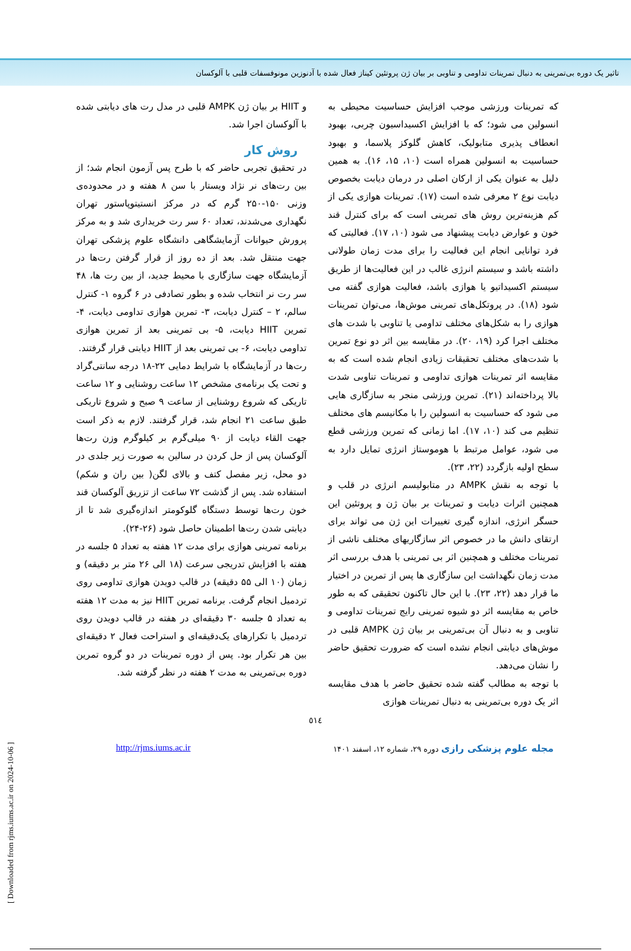تاثیر یک دوره بی‌تمرینی به دنبال تمرینات تداومی و تناوبی بر بیان ژن پروتئین کیناز فعال شده با آدنوزین مونوفسفات قلبی با آلوکسان
که تمرینات ورزشی موجب افزایش حساسیت محیطی به انسولین می شود؛ که با افزایش اکسیداسیون چربی، بهبود انعطاف پذیری متابولیک، کاهش گلوکز پلاسما، و بهبود حساسیت به انسولین همراه است (۱۰، ۱۵، ۱۶). به همین دلیل به عنوان یکی از ارکان اصلی در درمان دیابت بخصوص دیابت نوع ۲ معرفی شده است (۱۷). تمرینات هوازی یکی از کم هزینه‌ترین روش های تمرینی است که برای کنترل قند خون و عوارض دیابت پیشنهاد می شود (۱۰، ۱۷). فعالیتی که فرد توانایی انجام این فعالیت را برای مدت زمان طولانی داشته باشد و سیستم انرژی غالب در این فعالیت‌ها از طریق سیستم اکسیداتیو یا هوازی باشد، فعالیت هوازی گفته می شود (۱۸). در پروتکل‌های تمرینی موش‌ها، می‌توان تمرینات هوازی را به شکل‌های مختلف تداومی یا تناوبی با شدت های مختلف اجرا کرد (۱۹، ۲۰). در مقایسه بین اثر دو نوع تمرین با شدت‌های مختلف تحقیقات زیادی انجام شده است که به مقایسه اثر تمرینات هوازی تداومی و تمرینات تناوبی شدت بالا پرداخته‌اند (۲۱). تمرین ورزشی منجر به سازگاری هایی می شود که حساسیت به انسولین را با مکانیسم های مختلف تنظیم می کند (۱۰، ۱۷). اما زمانی که تمرین ورزشی قطع می شود، عوامل مرتبط با هوموستاز انرژی تمایل دارد به سطح اولیه بازگردد (۲۲، ۲۳).
با توجه به نقش AMPK در متابولیسم انرژی در قلب و همچنین اثرات دیابت و تمرینات بر بیان ژن و پروتئین این حسگر انرژی، اندازه گیری تغییرات این ژن می تواند برای ارتقای دانش ما در خصوص اثر سازگاریهای مختلف ناشی از تمرینات مختلف و همچنین اثر بی تمرینی با هدف بررسی اثر مدت زمان نگهداشت این سازگاری ها پس از تمرین در اختیار ما قرار دهد (۲۲، ۲۳). با این حال تاکنون تحقیقی که به طور خاص به مقایسه اثر دو شیوه تمرینی رایج تمرینات تداومی و تناوبی و به دنبال آن بی‌تمرینی بر بیان ژن AMPK قلبی در موش‌های دیابتی انجام نشده است که ضرورت تحقیق حاضر را نشان می‌دهد.
با توجه به مطالب گفته شده تحقیق حاضر با هدف مقایسه اثر یک دوره بی‌تمرینی به دنبال تمرینات هوازی
و HIIT بر بیان ژن AMPK قلبی در مدل رت های دیابتی شده با آلوکسان اجرا شد.
روش کار
در تحقیق تجربی حاضر که با طرح پس آزمون انجام شد؛ از بین رت‌های نر نژاد ویستار با سن ۸ هفته و در محدوده‌ی وزنی ۱۵۰-۲۵۰ گرم که در مرکز انستیتوپاستور تهران نگهداری می‌شدند، تعداد ۶۰ سر رت خریداری شد و به مرکز پرورش حیوانات آزمایشگاهی دانشگاه علوم پزشکی تهران جهت منتقل شد. بعد از ده روز از قرار گرفتن رت‌ها در آزمایشگاه جهت سازگاری با محیط جدید، از بین رت ها، ۴۸ سر رت نر انتخاب شده و بطور تصادفی در ۶ گروه ۱- کنترل سالم، ۲ – کنترل دیابت، ۳- تمرین هوازی تداومی دیابت، ۴- تمرین HIIT دیابت، ۵- بی تمرینی بعد از تمرین هوازی تداومی دیابت، ۶- بی تمرینی بعد از HIIT دیابتی قرار گرفتند.
رت‌ها در آزمایشگاه با شرایط دمایی ۲۲-۱۸ درجه سانتی‌گراد و تحت یک برنامه‌ی مشخص ۱۲ ساعت روشنایی و ۱۲ ساعت تاریکی که شروع روشنایی از ساعت ۹ صبح و شروع تاریکی طبق ساعت ۲۱ انجام شد، قرار گرفتند. لازم به ذکر است جهت القاء دیابت از ۹۰ میلی‌گرم بر کیلوگرم وزن رت‌ها آلوکسان پس از حل کردن در سالین به صورت زیر جلدی در دو محل، زیر مفصل کتف و بالای لگن( بین ران و شکم) استفاده شد. پس از گذشت ۷۲ ساعت از تزریق آلوکسان قند خون رت‌ها توسط دستگاه گلوکومتر اندازه‌گیری شد تا از دیابتی شدن رت‌ها اطمینان حاصل شود (۲۶-۲۴).
برنامه تمرینی هوازی برای مدت ۱۲ هفته به تعداد ۵ جلسه در هفته با افزایش تدریجی سرعت (۱۸ الی ۲۶ متر بر دقیقه) و زمان (۱۰ الی ۵۵ دقیقه) در قالب دویدن هوازی تداومی روی تردمیل انجام گرفت. برنامه تمرین HIIT نیز به مدت ۱۲ هفته به تعداد ۵ جلسه ۳۰ دقیقه‌ای در هفته در قالب دویدن روی تردمیل با تکرارهای یک‌دقیقه‌ای و استراحت فعال ۲ دقیقه‌ای بین هر تکرار بود. پس از دوره تمرینات در دو گروه تمرین دوره بی‌تمرینی به مدت ۲ هفته در نظر گرفته شد.
٥١٤
مجله علوم پزشکی رازی دوره ۲۹، شماره ۱۲، اسفند ۱۴۰۱ http://rjms.iums.ac.ir
[ Downloaded from rjms.iums.ac.ir on 2024-10-06 ]